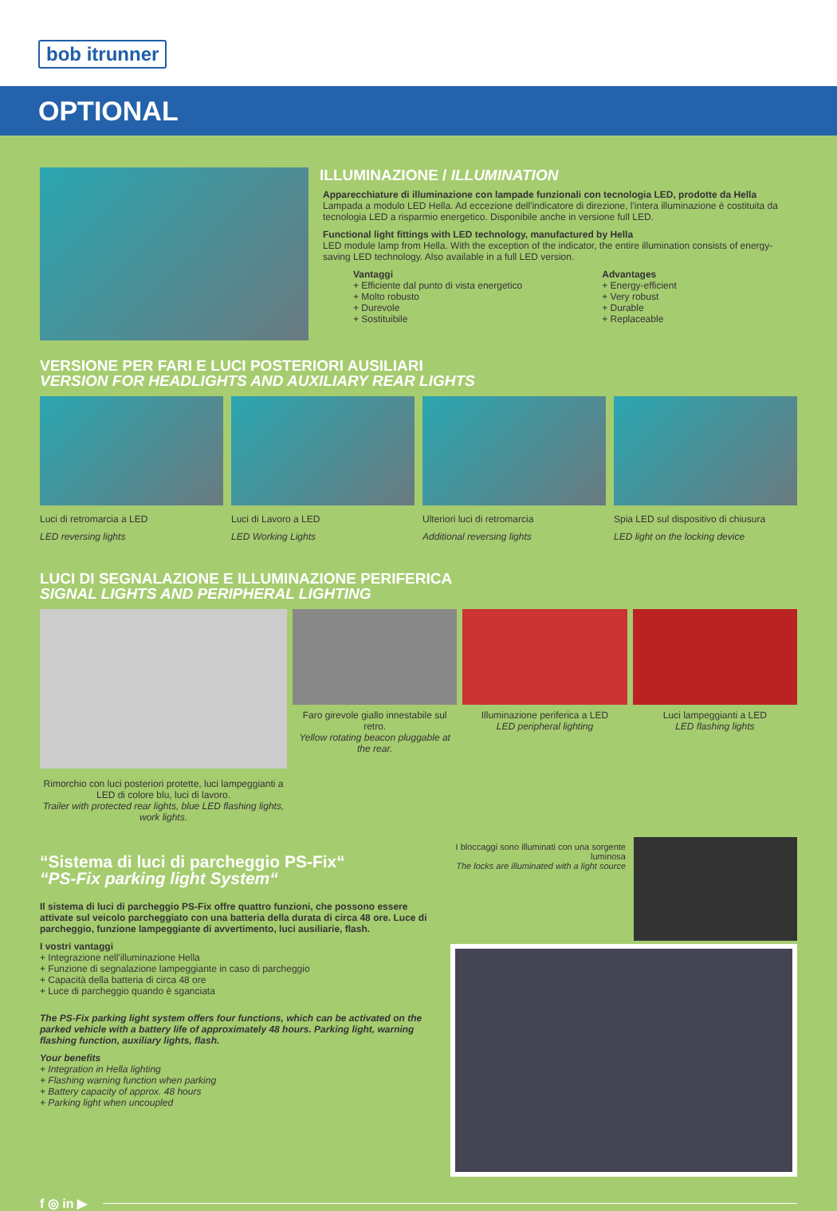bob itrunner
OPTIONAL
ILLUMINAZIONE / ILLUMINATION
Apparecchiature di illuminazione con lampade funzionali con tecnologia LED, prodotte da Hella
Lampada a modulo LED Hella. Ad eccezione dell'indicatore di direzione, l'intera illuminazione è costituita da tecnologia LED a risparmio energetico. Disponibile anche in versione full LED.
Functional light fittings with LED technology, manufactured by Hella
LED module lamp from Hella. With the exception of the indicator, the entire illumination consists of energy-saving LED technology. Also available in a full LED version.
Vantaggi
+ Efficiente dal punto di vista energetico
+ Molto robusto
+ Durevole
+ Sostituibile
Advantages
+ Energy-efficient
+ Very robust
+ Durable
+ Replaceable
VERSIONE PER FARI E LUCI POSTERIORI AUSILIARI
VERSION FOR HEADLIGHTS AND AUXILIARY REAR LIGHTS
Luci di retromarcia a LED
LED reversing lights
Luci di Lavoro a LED
LED Working Lights
Ulteriori luci di retromarcia
Additional reversing lights
Spia LED sul dispositivo di chiusura
LED light on the locking device
LUCI DI SEGNALAZIONE E ILLUMINAZIONE PERIFERICA
SIGNAL LIGHTS AND PERIPHERAL LIGHTING
Rimorchio con luci posteriori protette, luci lampeggianti a LED di colore blu, luci di lavoro.
Trailer with protected rear lights, blue LED flashing lights, work lights.
Faro girevole giallo innestabile sul retro.
Yellow rotating beacon pluggable at the rear.
Illuminazione periferica a LED
LED peripheral lighting
Luci lampeggianti a LED
LED flashing lights
“Sistema di luci di parcheggio PS-Fix““PS-Fix parking light System“
Il sistema di luci di parcheggio PS-Fix offre quattro funzioni, che possono essere attivate sul veicolo parcheggiato con una batteria della durata di circa 48 ore. Luce di parcheggio, funzione lampeggiante di avvertimento, luci ausiliarie, flash.
I vostri vantaggi
+ Integrazione nell'illuminazione Hella
+ Funzione di segnalazione lampeggiante in caso di parcheggio
+ Capacità della batteria di circa 48 ore
+ Luce di parcheggio quando è sganciata
The PS-Fix parking light system offers four functions, which can be activated on the parked vehicle with a battery life of approximately 48 hours. Parking light, warning flashing function, auxiliary lights, flash.
Your benefits
+ Integration in Hella lighting
+ Flashing warning function when parking
+ Battery capacity of approx. 48 hours
+ Parking light when uncoupled
I bloccaggi sono illuminati con una sorgente luminosa
The locks are illuminated with a light source
f ◎ in ▶